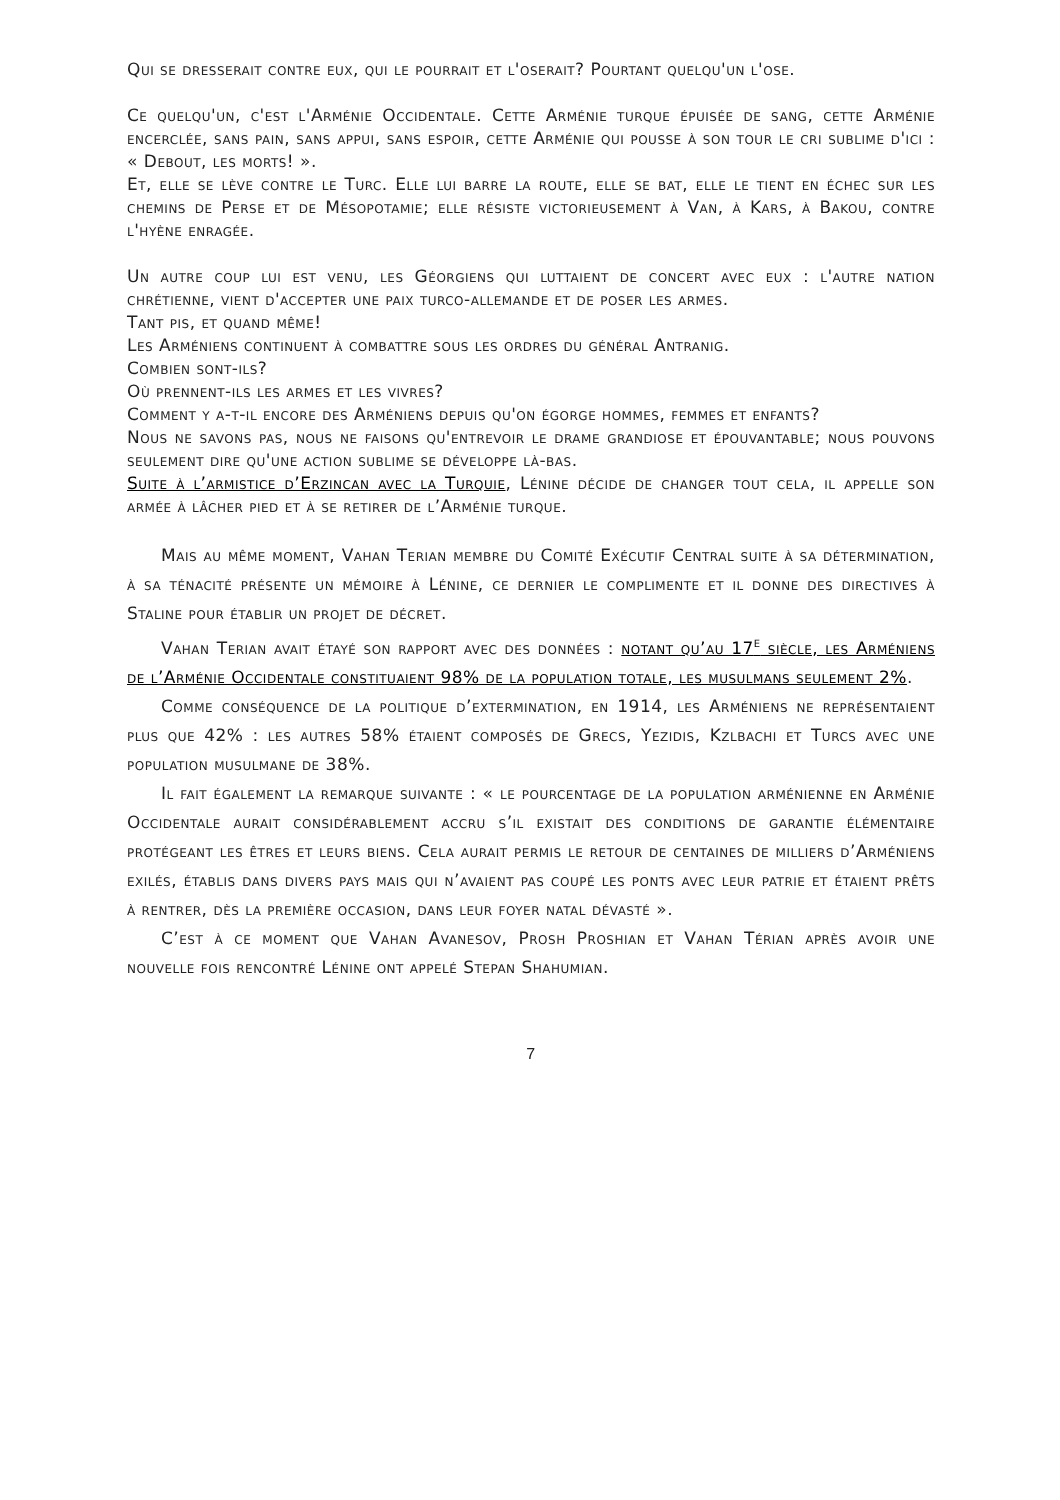Qui se dresserait contre eux, qui le pourrait et l'oserait? Pourtant quelqu'un l'ose.
Ce quelqu'un, c'est l'Arménie Occidentale. Cette Arménie turque épuisée de sang, cette Arménie encerclée, sans pain, sans appui, sans espoir, cette Arménie qui pousse à son tour le cri sublime d'ici : « Debout, les morts! ».
Et, elle se lève contre le Turc. Elle lui barre la route, elle se bat, elle le tient en échec sur les chemins de Perse et de Mésopotamie; elle résiste victorieusement à Van, à Kars, à Bakou, contre l'hyène enragée.
Un autre coup lui est venu, les Géorgiens qui luttaient de concert avec eux : l'autre nation chrétienne, vient d'accepter une paix turco-allemande et de poser les armes.
Tant pis, et quand même!
Les Arméniens continuent à combattre sous les ordres du général Antranig.
Combien sont-ils?
Où prennent-ils les armes et les vivres?
Comment y a-t-il encore des Arméniens depuis qu'on égorge hommes, femmes et enfants?
Nous ne savons pas, nous ne faisons qu'entrevoir le drame grandiose et épouvantable; nous pouvons seulement dire qu'une action sublime se développe là-bas.
Suite à l’armistice d’Erzincan avec la Turquie, Lénine décide de changer tout cela, il appelle son armée à lâcher pied et à se retirer de l’Arménie turque.
Mais au même moment, Vahan Terian membre du Comité Exécutif Central suite à sa détermination, à sa ténacité présente un mémoire à Lénine, ce dernier le complimente et il donne des directives à Staline pour établir un projet de décret.
Vahan Terian avait étayé son rapport avec des données : notant qu’au 17<sup>e</sup> siècle, les Arméniens de l’Arménie Occidentale constituaient 98% de la population totale, les musulmans seulement 2%.
Comme conséquence de la politique d’extermination, en 1914, les Arméniens ne représentaient plus que 42% : les autres 58% étaient composés de Grecs, Yezidis, Kzlbachi et Turcs avec une population musulmane de 38%.
Il fait également la remarque suivante : « le pourcentage de la population arménienne en Arménie Occidentale aurait considérablement accru s’il existait des conditions de garantie élémentaire protégeant les êtres et leurs biens. Cela aurait permis le retour de centaines de milliers d’Arméniens exilés, établis dans divers pays mais qui n’avaient pas coupé les ponts avec leur patrie et étaient prêts à rentrer, dès la première occasion, dans leur foyer natal dévasté ».
C’est à ce moment que Vahan Avanesov, Prosh Proshian et Vahan Térian après avoir une nouvelle fois rencontré Lénine ont appelé Stepan Shahumian.
7